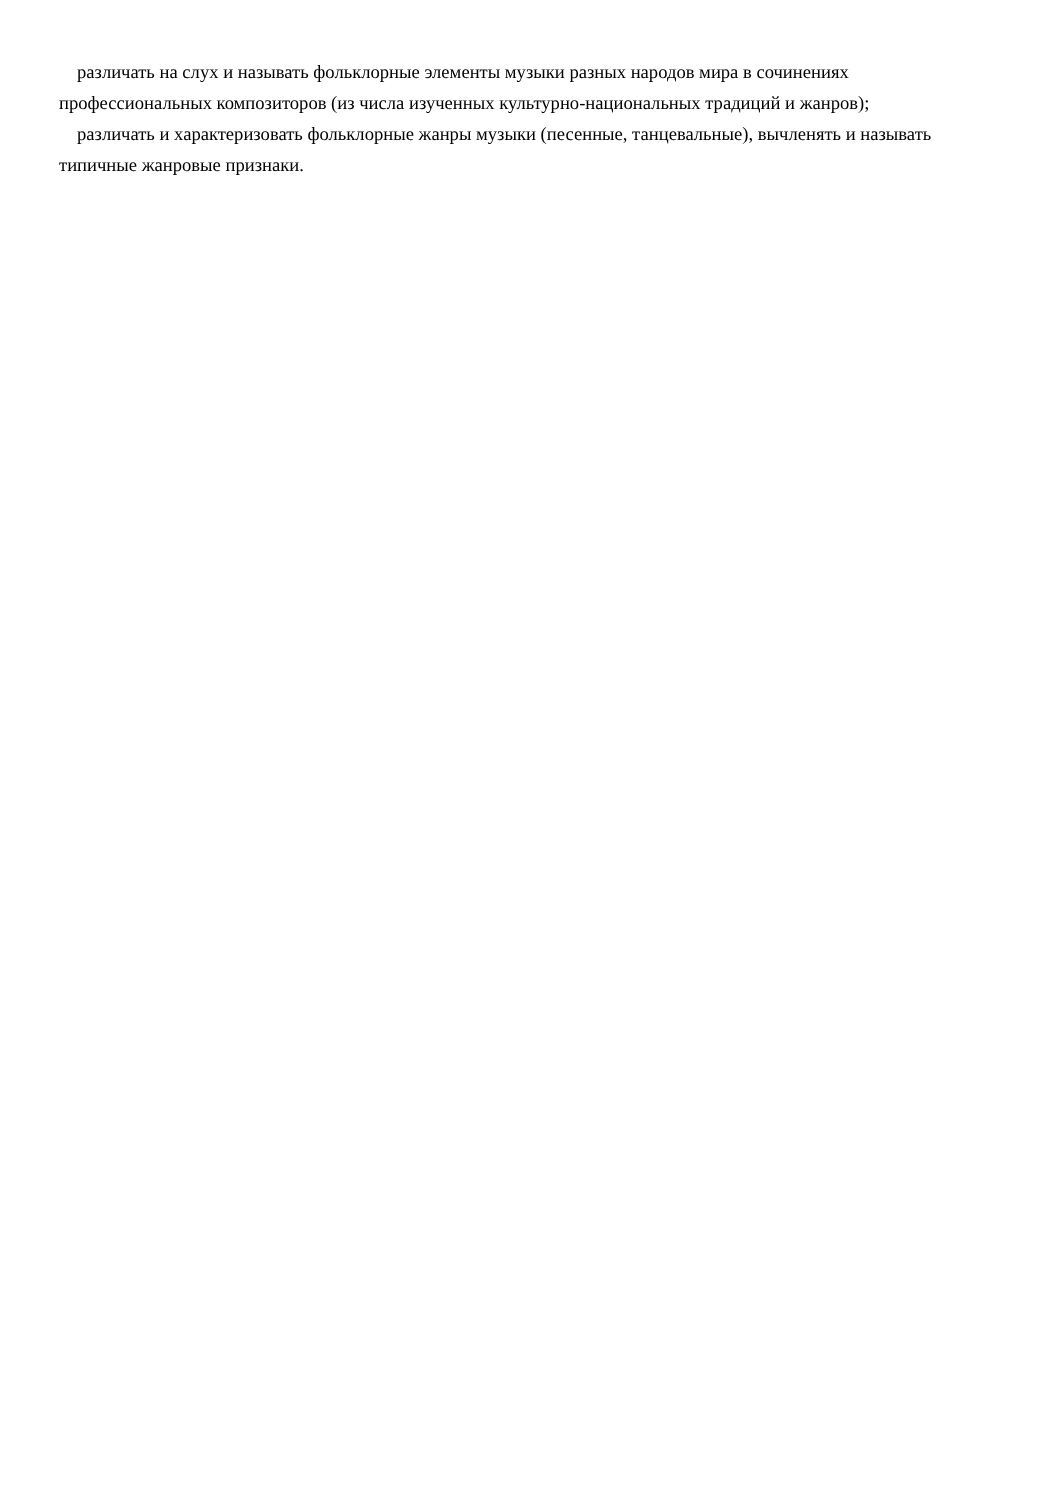различать на слух и называть фольклорные элементы музыки разных народов мира в сочинениях профессиональных композиторов (из числа изученных культурно-национальных традиций и жанров);
различать и характеризовать фольклорные жанры музыки (песенные, танцевальные), вычленять и называть типичные жанровые признаки.